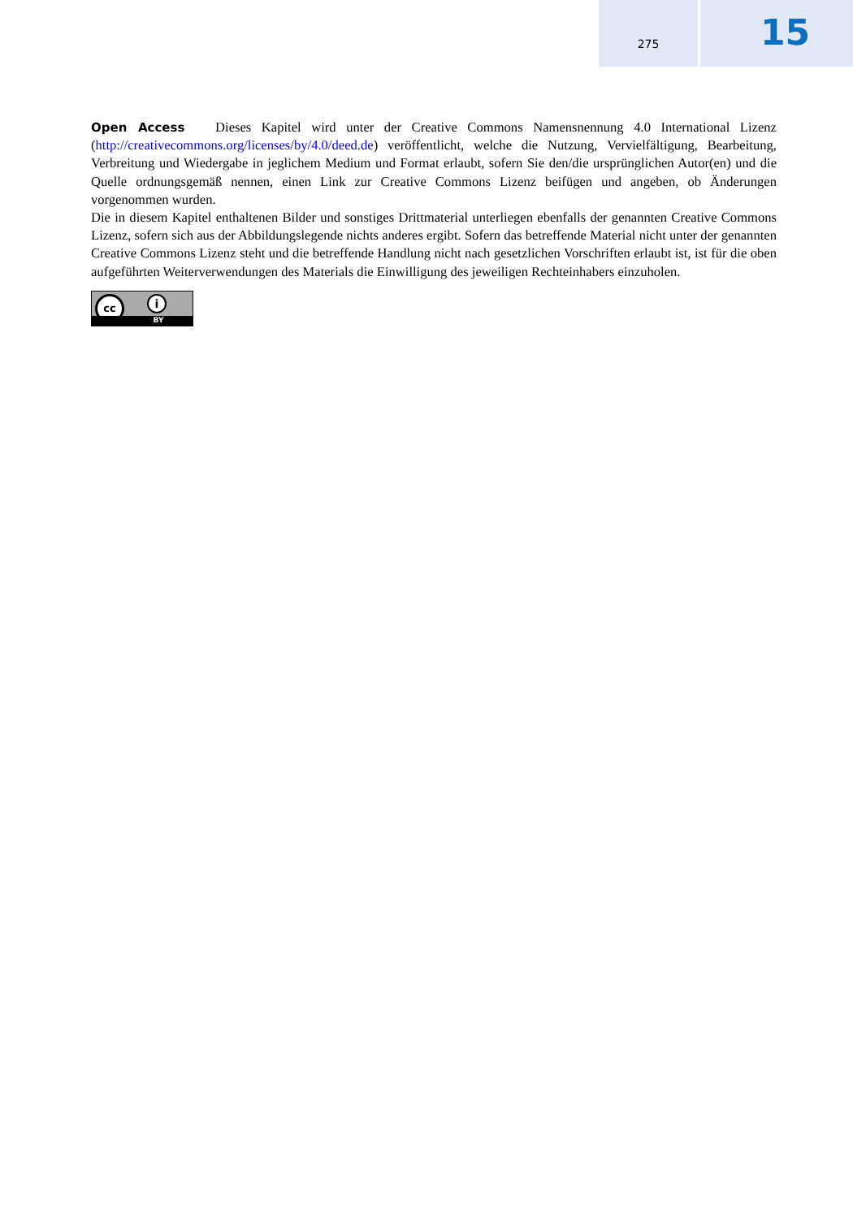275
15
Open Access Dieses Kapitel wird unter der Creative Commons Namensnennung 4.0 International Lizenz (http://creativecommons.org/licenses/by/4.0/deed.de) veröffentlicht, welche die Nutzung, Vervielfältigung, Bearbeitung, Verbreitung und Wiedergabe in jeglichem Medium und Format erlaubt, sofern Sie den/die ursprünglichen Autor(en) und die Quelle ordnungsgemäß nennen, einen Link zur Creative Commons Lizenz beifügen und angeben, ob Änderungen vorgenommen wurden.
Die in diesem Kapitel enthaltenen Bilder und sonstiges Drittmaterial unterliegen ebenfalls der genannten Creative Commons Lizenz, sofern sich aus der Abbildungslegende nichts anderes ergibt. Sofern das betreffende Material nicht unter der genannten Creative Commons Lizenz steht und die betreffende Handlung nicht nach gesetzlichen Vorschriften erlaubt ist, ist für die oben aufgeführten Weiterverwendungen des Materials die Einwilligung des jeweiligen Rechteinhabers einzuholen.
cc i
BY